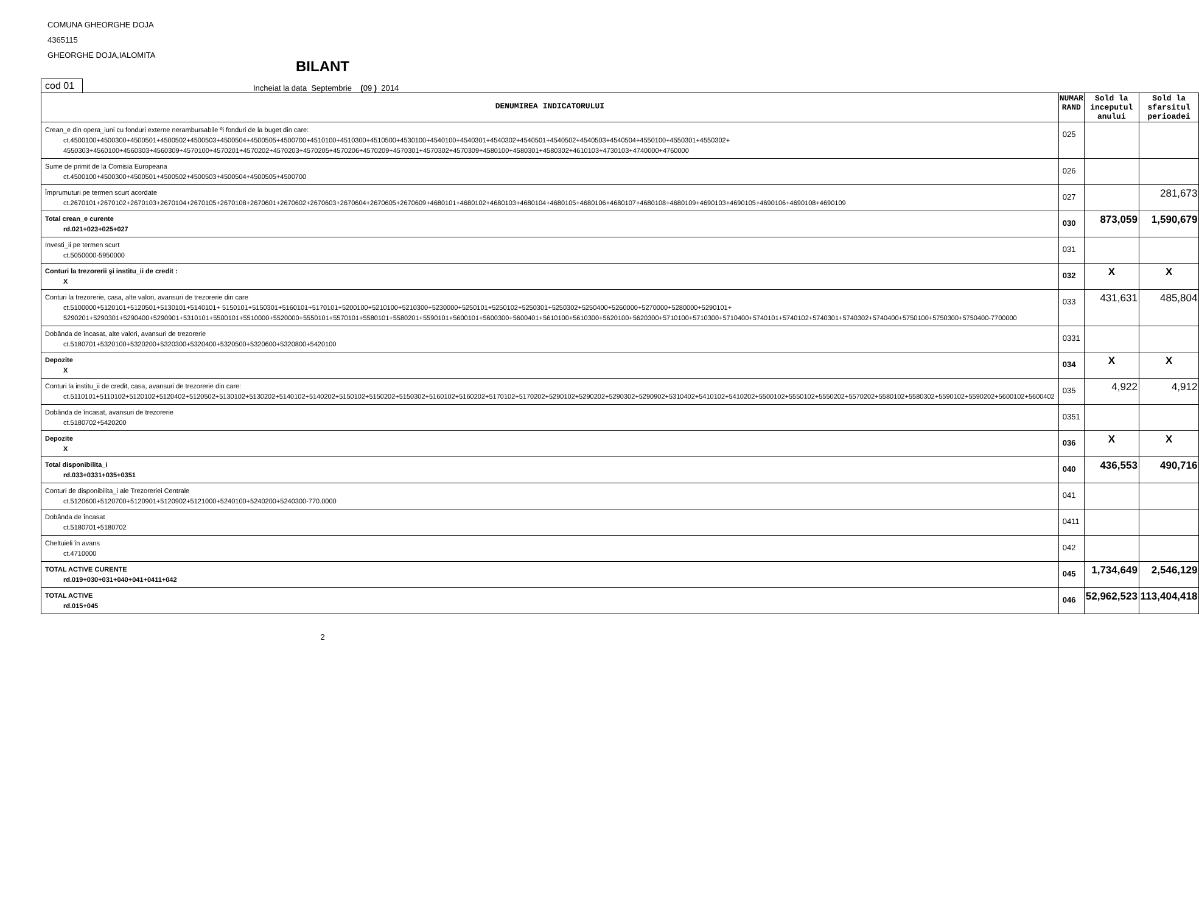COMUNA GHEORGHE DOJA
4365115
GHEORGHE DOJA,IALOMITA
BILANT
cod 01 Incheiat la data Septembrie (09 ) 2014
| DENUMIREA INDICATORULUI | NUMAR RAND | Sold la inceputul anului | Sold la sfarsitul perioadei |
| --- | --- | --- | --- |
| Crean_e din opera_iuni cu fonduri externe nerambursabile ºi fonduri de la buget din care: ct.4500100+4500300+4500501+4500502+4500503+4500504+4500505+4500700+4510100+4510300+4510500+4530100+4540100+4540301+4540302+4540501+4540502+4540503+4540504+4550100+4550301+4550302+ 4550303+4560100+4560303+4560309+4570100+4570201+4570202+4570203+4570205+4570206+4570209+4570301+4570302+4570309+4580100+4580301+4580302+4610103+4730103+4740000+4760000 | 025 | | |
| Sume de primit de la Comisia Europeana ct.4500100+4500300+4500501+4500502+4500503+4500504+4500505+4500700 | 026 | | |
| Împrumuturi pe termen scurt acordate ct.2670101+2670102+2670103+2670104+2670105+2670108+2670601+2670602+2670603+2670604+2670605+2670609+4680101+4680102+4680103+4680104+4680105+4680106+4680107+4680108+4680109+4690103+4690105+4690106+4690108+4690109 | 027 | | 281,673 |
| Total crean_e curente rd.021+023+025+027 | 030 | 873,059 | 1,590,679 |
| Investi_ii pe termen scurt ct.5050000-5950000 | 031 | | |
| Conturi la trezorerii şi institu_ii de credit : X | 032 | X | X |
| Conturi la trezorerie, casa, alte valori, avansuri de trezorerie din care ct.5100000+5120101+5120501+5130101+5140101+ 5150101+5150301+5160101+5170101+5200100+5210100+5210300+5230000+5250101+5250102+5250301+5250302+5250400+5260000+5270000+5280000+5290101+ 5290201+5290301+5290400+5290901+5310101+5500101+5510000+5520000+5550101+5570101+5580101+5580201+5590101+5600101+5600300+5600401+5610100+5610300+5620100+5620300+5710100+5710300+5710400+5740101+5740102+5740301+5740302+5740400+5750100+5750300+5750400-7700000 | 033 | 431,631 | 485,804 |
| Dobânda de încasat, alte valori, avansuri de trezorerie ct.5180701+5320100+5320200+5320300+5320400+5320500+5320600+5320800+5420100 | 0331 | | |
| Depozite X | 034 | X | X |
| Conturi la institu_ii de credit, casa, avansuri de trezorerie din care: ct.5110101+5110102+5120102+5120402+5120502+5130102+5130202+5140102+5140202+5150102+5150202+5150302+5160102+5160202+5170102+5170202+5290102+5290202+5290302+5290902+5310402+5410102+5410202+5500102+5550102+5550202+5570202+5580102+5580302+5590102+5590202+5600102+5600402 | 035 | 4,922 | 4,912 |
| Dobânda de încasat, avansuri de trezorerie ct.5180702+5420200 | 0351 | | |
| Depozite X | 036 | X | X |
| Total disponibilita_i rd.033+0331+035+0351 | 040 | 436,553 | 490,716 |
| Conturi de disponibilita_i ale Trezoreriei Centrale ct.5120600+5120700+5120901+5120902+5121000+5240100+5240200+5240300-770.0000 | 041 | | |
| Dobânda de încasat ct.5180701+5180702 | 0411 | | |
| Cheltuieli în avans ct.4710000 | 042 | | |
| TOTAL ACTIVE CURENTE rd.019+030+031+040+041+0411+042 | 045 | 1,734,649 | 2,546,129 |
| TOTAL ACTIVE rd.015+045 | 046 | 52,962,523 | 113,404,418 |
2